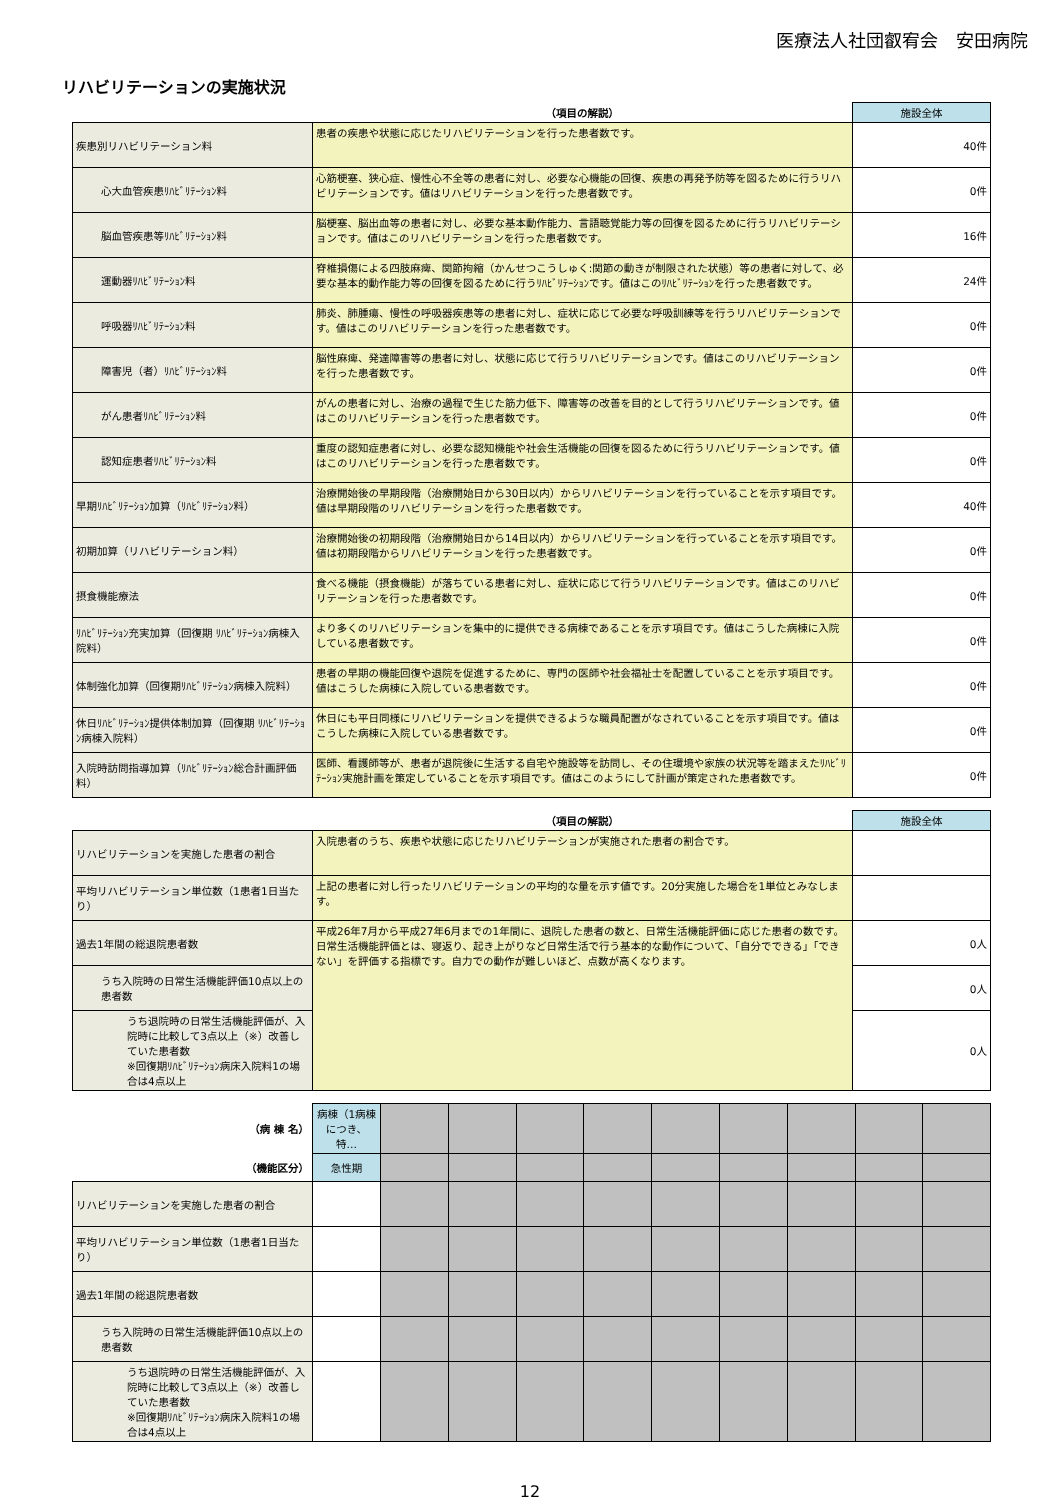医療法人社団叡宥会　安田病院
リハビリテーションの実施状況
| | （項目の解説） | 施設全体 |
| 疾患別リハビリテーション料 | 患者の疾患や状態に応じたリハビリテーションを行った患者数です。 | 40件 |
| 心大血管疾患ﾘﾊﾋﾞﾘﾃｰｼｮﾝ料 | 心筋梗塞、狭心症、慢性心不全等の患者に対し、必要な心機能の回復、疾患の再発予防等を図るために行うリハビリテーションです。値はリハビリテーションを行った患者数です。 | 0件 |
| 脳血管疾患等ﾘﾊﾋﾞﾘﾃｰｼｮﾝ料 | 脳梗塞、脳出血等の患者に対し、必要な基本動作能力、言語聴覚能力等の回復を図るために行うリハビリテーションです。値はこのリハビリテーションを行った患者数です。 | 16件 |
| 運動器ﾘﾊﾋﾞﾘﾃｰｼｮﾝ料 | 脊椎損傷による四肢麻痺、関節拘縮（かんせつこうしゅく:関節の動きが制限された状態）等の患者に対して、必要な基本的動作能力等の回復を図るために行うﾘﾊﾋﾞﾘﾃｰｼｮﾝです。値はこのﾘﾊﾋﾞﾘﾃｰｼｮﾝを行った患者数です。 | 24件 |
| 呼吸器ﾘﾊﾋﾞﾘﾃｰｼｮﾝ料 | 肺炎、肺腫瘍、慢性の呼吸器疾患等の患者に対し、症状に応じて必要な呼吸訓練等を行うリハビリテーションです。値はこのリハビリテーションを行った患者数です。 | 0件 |
| 障害児（者）ﾘﾊﾋﾞﾘﾃｰｼｮﾝ料 | 脳性麻痺、発達障害等の患者に対し、状態に応じて行うリハビリテーションです。値はこのリハビリテーションを行った患者数です。 | 0件 |
| がん患者ﾘﾊﾋﾞﾘﾃｰｼｮﾝ料 | がんの患者に対し、治療の過程で生じた筋力低下、障害等の改善を目的として行うリハビリテーションです。値はこのリハビリテーションを行った患者数です。 | 0件 |
| 認知症患者ﾘﾊﾋﾞﾘﾃｰｼｮﾝ料 | 重度の認知症患者に対し、必要な認知機能や社会生活機能の回復を図るために行うリハビリテーションです。値はこのリハビリテーションを行った患者数です。 | 0件 |
| 早期ﾘﾊﾋﾞﾘﾃｰｼｮﾝ加算（ﾘﾊﾋﾞﾘﾃｰｼｮﾝ料） | 治療開始後の早期段階（治療開始日から30日以内）からリハビリテーションを行っていることを示す項目です。値は早期段階のリハビリテーションを行った患者数です。 | 40件 |
| 初期加算（リハビリテーション料） | 治療開始後の初期段階（治療開始日から14日以内）からリハビリテーションを行っていることを示す項目です。値は初期段階からリハビリテーションを行った患者数です。 | 0件 |
| 摂食機能療法 | 食べる機能（摂食機能）が落ちている患者に対し、症状に応じて行うリハビリテーションです。値はこのリハビリテーションを行った患者数です。 | 0件 |
| ﾘﾊﾋﾞﾘﾃｰｼｮﾝ充実加算（回復期 ﾘﾊﾋﾞﾘﾃｰｼｮﾝ病棟入院料） | より多くのリハビリテーションを集中的に提供できる病棟であることを示す項目です。値はこうした病棟に入院している患者数です。 | 0件 |
| 体制強化加算（回復期ﾘﾊﾋﾞﾘﾃｰｼｮﾝ病棟入院料） | 患者の早期の機能回復や退院を促進するために、専門の医師や社会福祉士を配置していることを示す項目です。値はこうした病棟に入院している患者数です。 | 0件 |
| 休日ﾘﾊﾋﾞﾘﾃｰｼｮﾝ提供体制加算（回復期 ﾘﾊﾋﾞﾘﾃｰｼｮﾝ病棟入院料） | 休日にも平日同様にリハビリテーションを提供できるような職員配置がなされていることを示す項目です。値はこうした病棟に入院している患者数です。 | 0件 |
| 入院時訪問指導加算（ﾘﾊﾋﾞﾘﾃｰｼｮﾝ総合計画評価料） | 医師、看護師等が、患者が退院後に生活する自宅や施設等を訪問し、その住環境や家族の状況等を踏まえたﾘﾊﾋﾞﾘﾃｰｼｮﾝ実施計画を策定していることを示す項目です。値はこのようにして計画が策定された患者数です。 | 0件 |
| | （項目の解説） | 施設全体 |
| リハビリテーションを実施した患者の割合 | 入院患者のうち、疾患や状態に応じたリハビリテーションが実施された患者の割合です。 | |
| 平均リハビリテーション単位数（1患者1日当たり） | 上記の患者に対し行ったリハビリテーションの平均的な量を示す値です。20分実施した場合を1単位とみなします。 | |
| 過去1年間の総退院患者数 | 平成26年7月から平成27年6月までの1年間に、退院した患者の数と、日常生活機能評価に応じた患者の数です。 日常生活機能評価とは、寝返り、起き上がりなど日常生活で行う基本的な動作について、「自分でできる」「できない」を評価する指標です。自力での動作が難しいほど、点数が高くなります。 | 0人 |
| うち入院時の日常生活機能評価10点以上の患者数 | | 0人 |
| うち退院時の日常生活機能評価が、入院時に比較して3点以上（※）改善していた患者数 ※回復期ﾘﾊﾋﾞﾘﾃｰｼｮﾝ病床入院料1の場合は4点以上 | | 0人 |
| （病 棟 名） | 病棟（1病棟につき、特… | | | | | | | | | |
| （機能区分） | 急性期 | | | | | | | | | |
| リハビリテーションを実施した患者の割合 | | | | | | | | | | |
| 平均リハビリテーション単位数（1患者1日当たり） | | | | | | | | | | |
| 過去1年間の総退院患者数 | | | | | | | | | | |
| うち入院時の日常生活機能評価10点以上の患者数 | | | | | | | | | | |
| うち退院時の日常生活機能評価が、入院時に比較して3点以上（※）改善していた患者数 ※回復期ﾘﾊﾋﾞﾘﾃｰｼｮﾝ病床入院料1の場合は4点以上 | | | | | | | | | | |
12